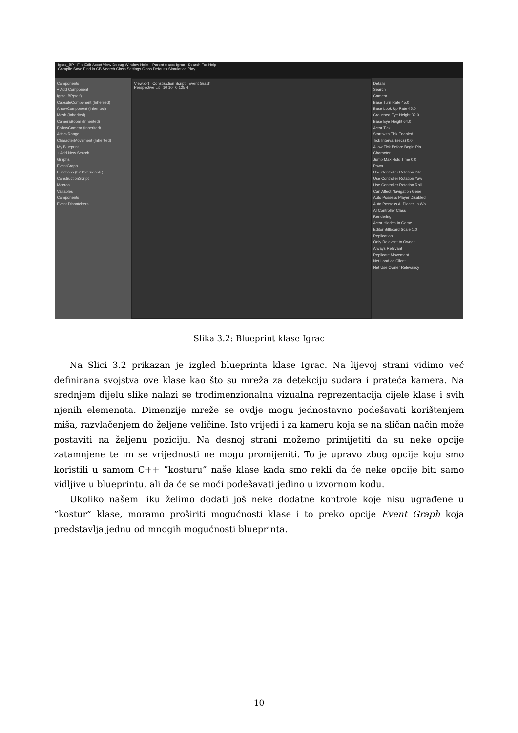Igrac_BP File Edit Asset View Debug Window Help Parent class: Igrac Search For Help
Compile Save Find in CB Search Class Settings Class Defaults Simulation Play
Components
+ Add Component
Igrac_BP(self)
CapsuleComponent (Inherited)
ArrowComponent (Inherited)
Mesh (Inherited)
CameraBoom (Inherited)
FollowCamera (Inherited)
AttackRange
CharacterMovement (Inherited)
My Blueprint
+ Add New Search
Graphs
EventGraph
Functions (32 Overridable)
ConstructionScript
Macros
Variables
Components
Event Dispatchers
Viewport Construction Script Event Graph
Perspective Lit 10 10° 0.125 4
Details
Search
Camera
Base Turn Rate 45.0
Base Look Up Rate 45.0
Crouched Eye Height 32.0
Base Eye Height 64.0
Actor Tick
Start with Tick Enabled
Tick Interval (secs) 0.0
Allow Tick Before Begin Pla
Character
Jump Max Hold Time 0.0
Pawn
Use Controller Rotation Pitc
Use Controller Rotation Yaw
Use Controller Rotation Roll
Can Affect Navigation Gene
Auto Possess Player Disabled
Auto Possess AI Placed in Wo
AI Controller Class
Rendering
Actor Hidden In Game
Editor Billboard Scale 1.0
Replication
Only Relevant to Owner
Always Relevant
Replicate Movement
Net Load on Client
Net Use Owner Relevancy
Slika 3.2: Blueprint klase Igrac
Na Slici 3.2 prikazan je izgled blueprinta klase Igrac. Na lijevoj strani vidimo već definirana svojstva ove klase kao što su mreža za detekciju sudara i prateća kamera. Na srednjem dijelu slike nalazi se trodimenzionalna vizualna reprezentacija cijele klase i svih njenih elemenata. Dimenzije mreže se ovdje mogu jednostavno podešavati korištenjem miša, razvlačenjem do željene veličine. Isto vrijedi i za kameru koja se na sličan način može postaviti na željenu poziciju. Na desnoj strani možemo primijetiti da su neke opcije zatamnjene te im se vrijednosti ne mogu promijeniti. To je upravo zbog opcije koju smo koristili u samom C++ ”kosturu” naše klase kada smo rekli da će neke opcije biti samo vidljive u blueprintu, ali da će se moći podešavati jedino u izvornom kodu.
Ukoliko našem liku želimo dodati još neke dodatne kontrole koje nisu ugrađene u ”kostur” klase, moramo proširiti mogućnosti klase i to preko opcije Event Graph koja predstavlja jednu od mnogih mogućnosti blueprinta.
10